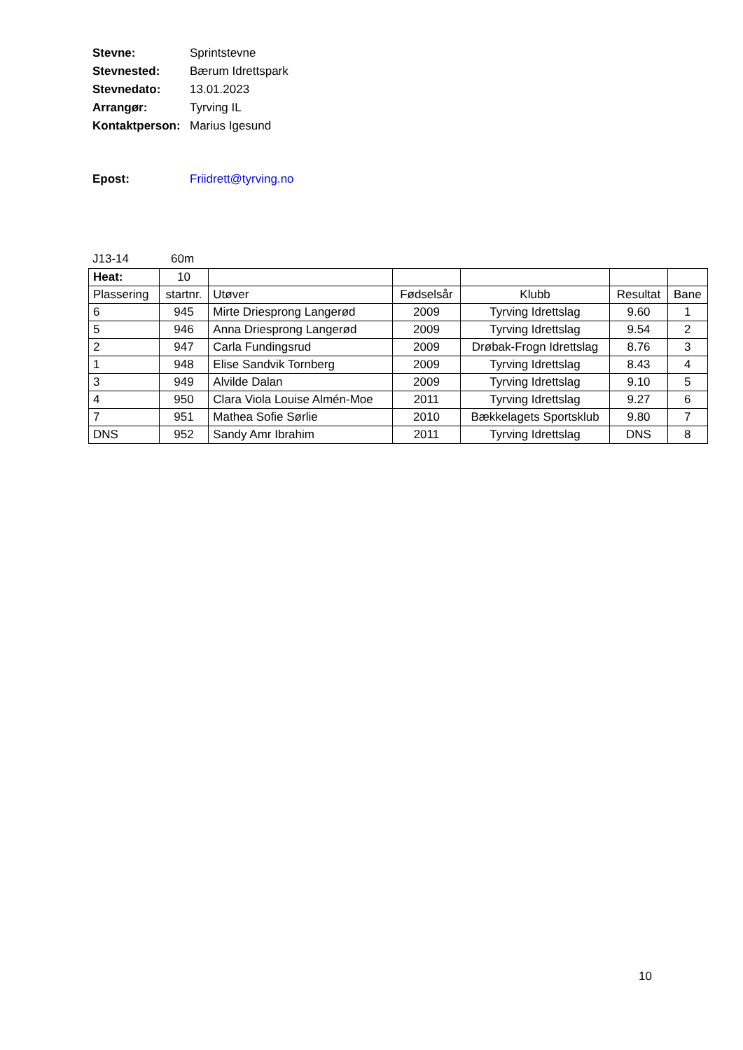Stevne: Sprintstevne
Stevnested: Bærum Idrettspark
Stevnedato: 13.01.2023
Arrangør: Tyrving IL
Kontaktperson: Marius Igesund
Epost: Friidrett@tyrving.no
J13-14 60m
| Heat: | 10 | | | | | |
| Plassering | startnr. | Utøver | Fødselsår | Klubb | Resultat | Bane |
| 6 | 945 | Mirte Driesprong Langerød | 2009 | Tyrving Idrettslag | 9.60 | 1 |
| 5 | 946 | Anna Driesprong Langerød | 2009 | Tyrving Idrettslag | 9.54 | 2 |
| 2 | 947 | Carla Fundingsrud | 2009 | Drøbak-Frogn Idrettslag | 8.76 | 3 |
| 1 | 948 | Elise Sandvik Tornberg | 2009 | Tyrving Idrettslag | 8.43 | 4 |
| 3 | 949 | Alvilde Dalan | 2009 | Tyrving Idrettslag | 9.10 | 5 |
| 4 | 950 | Clara Viola Louise Almén-Moe | 2011 | Tyrving Idrettslag | 9.27 | 6 |
| 7 | 951 | Mathea Sofie Sørlie | 2010 | Bækkelagets Sportsklub | 9.80 | 7 |
| DNS | 952 | Sandy Amr Ibrahim | 2011 | Tyrving Idrettslag | DNS | 8 |
10